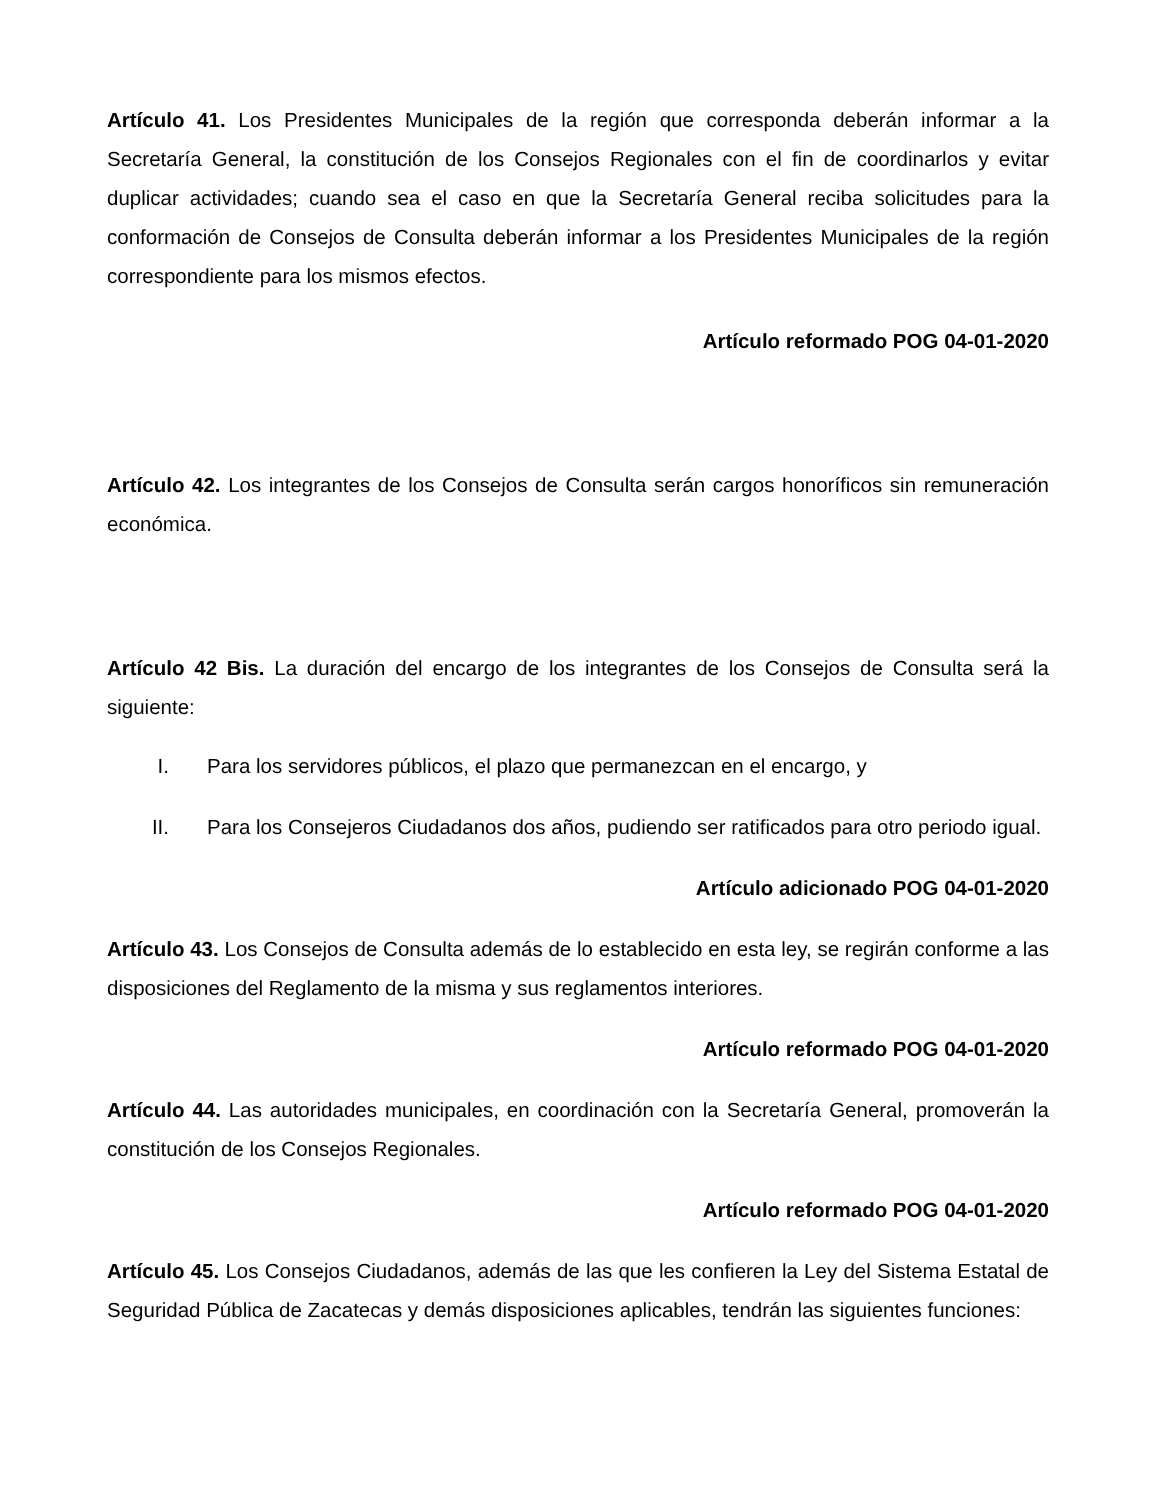Artículo 41. Los Presidentes Municipales de la región que corresponda deberán informar a la Secretaría General, la constitución de los Consejos Regionales con el fin de coordinarlos y evitar duplicar actividades; cuando sea el caso en que la Secretaría General reciba solicitudes para la conformación de Consejos de Consulta deberán informar a los Presidentes Municipales de la región correspondiente para los mismos efectos.
Artículo reformado POG 04-01-2020
Artículo 42. Los integrantes de los Consejos de Consulta serán cargos honoríficos sin remuneración económica.
Artículo 42 Bis. La duración del encargo de los integrantes de los Consejos de Consulta será la siguiente:
I. Para los servidores públicos, el plazo que permanezcan en el encargo, y
II. Para los Consejeros Ciudadanos dos años, pudiendo ser ratificados para otro periodo igual.
Artículo adicionado POG 04-01-2020
Artículo 43. Los Consejos de Consulta además de lo establecido en esta ley, se regirán conforme a las disposiciones del Reglamento de la misma y sus reglamentos interiores.
Artículo reformado POG 04-01-2020
Artículo 44. Las autoridades municipales, en coordinación con la Secretaría General, promoverán la constitución de los Consejos Regionales.
Artículo reformado POG 04-01-2020
Artículo 45. Los Consejos Ciudadanos, además de las que les confieren la Ley del Sistema Estatal de Seguridad Pública de Zacatecas y demás disposiciones aplicables, tendrán las siguientes funciones: